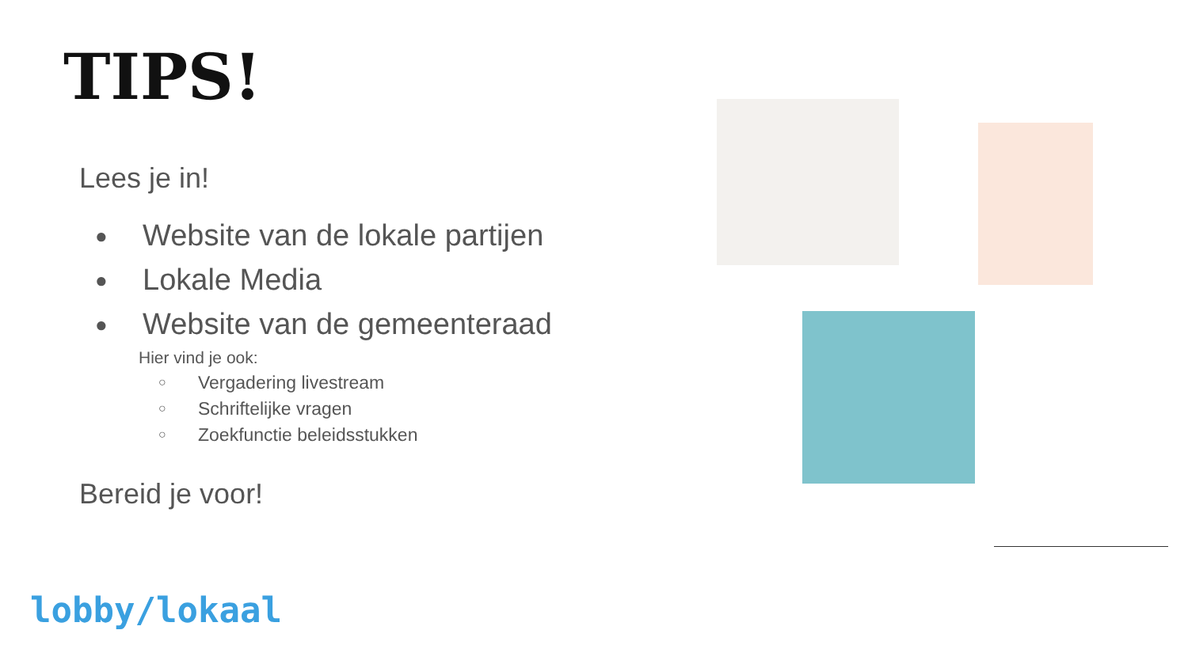TIPS!
Lees je in!
● Website van de lokale partijen
● Lokale Media
● Website van de gemeenteraad
Hier vind je ook:
○ Vergadering livestream
○ Schriftelijke vragen
○ Zoekfunctie beleidsstukken
Bereid je voor!
lobby/lokaal